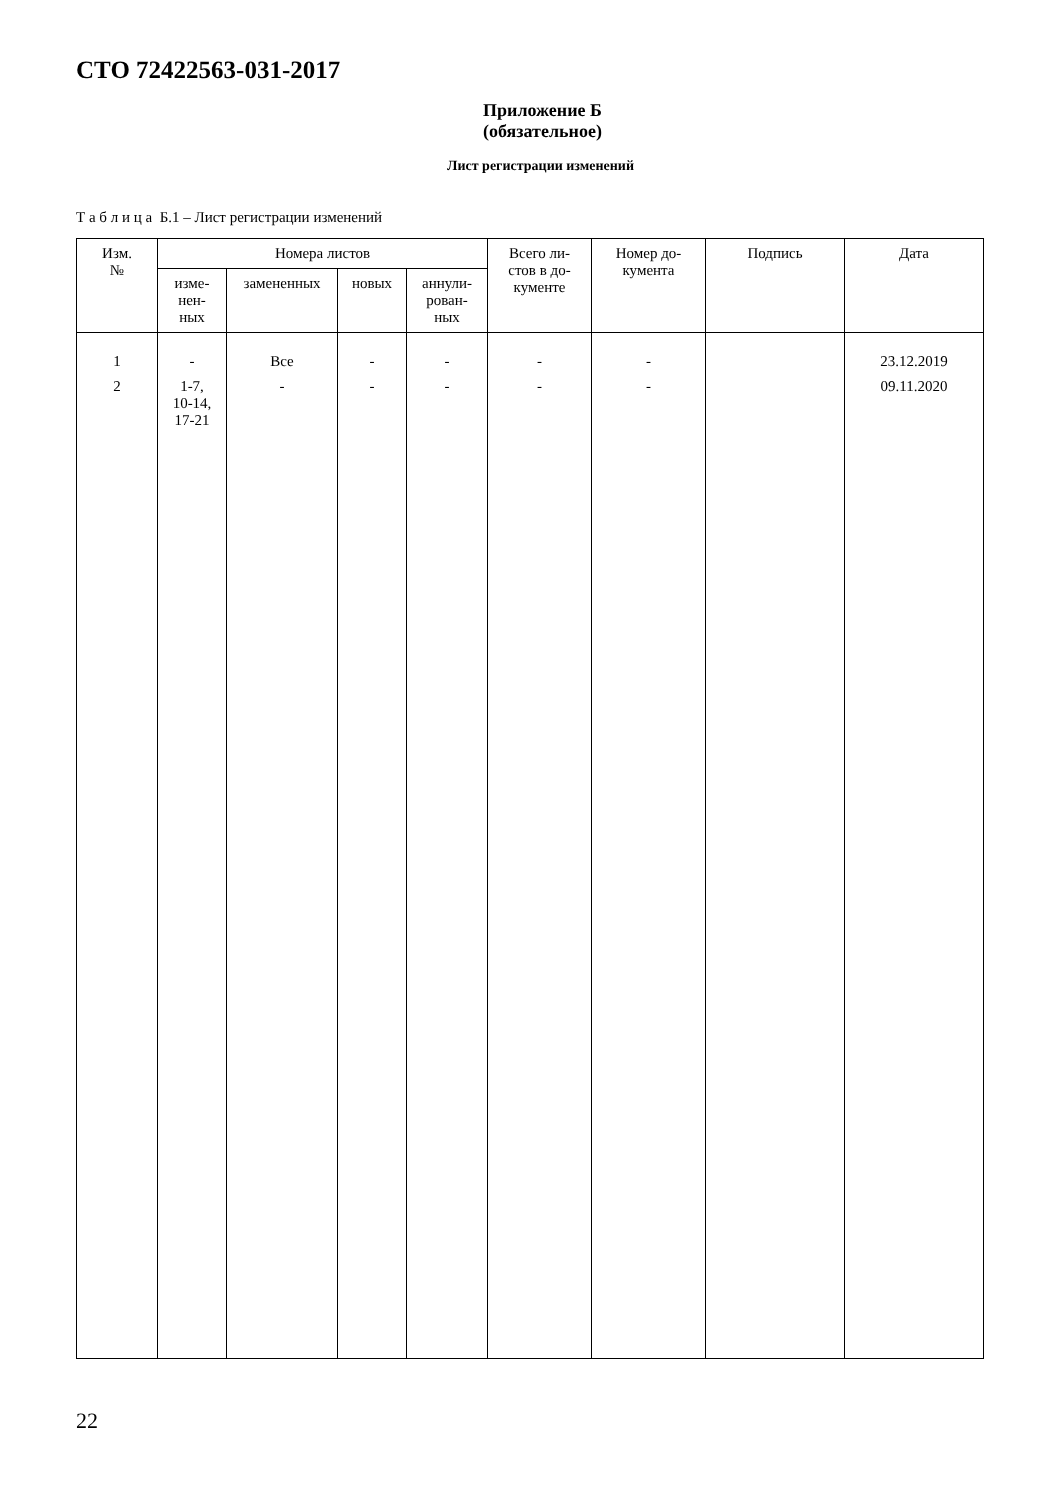СТО 72422563-031-2017
Приложение Б
(обязательное)
Лист регистрации изменений
Т а б л и ц а Б.1 – Лист регистрации изменений
| Изм. № | Номера листов | | | | Всего ли- стов в до- кументе | Номер до- кумента | Подпись | Дата |
| --- | --- | --- | --- | --- | --- | --- | --- | --- |
| | изме- нен- ных | замененных | новых | аннули- рован- ных | | | | |
| 1 | - | Все | - | - | - | - | | 23.12.2019 |
| 2 | 1-7, 10-14, 17-21 | - | - | - | - | - | | 09.11.2020 |
22